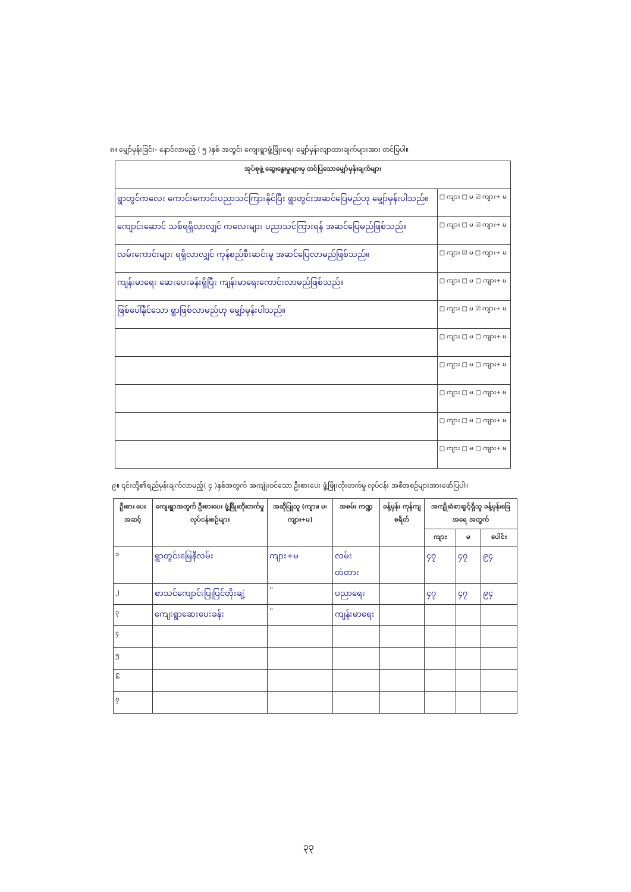၈။ မျှော်မှန်းခြင်း- နောင်လာမည့် ( ၅ )နှစ် အတွင်း ကျေးရွာဖွံ့ဖြိုးရေး မျှော်မှန်းလျာထားချက်များအား တင်ပြပါ။
| အုပ်စုဖွဲ့ ဆွေးနွေးမှုများမှ တင်ပြသောမျှော်မှန်းချက်များ | |
| --- | --- |
| ရွာတွင်ကလေး ကောင်းကောင်းပညာသင်ကြားနိုင်ပြီး ရွာတွင်းအဆင်ပြေမည်ဟု မျှော်မှန်းပါသည်။ | □ ကျား □ မ ☑ ကျား+ မ |
| ကျောင်းဆောင် သစ်ရရှိလာလျှင် ကလေးများ ပညာသင်ကြားရန် အဆင်ပြေမည်ဖြစ်သည်။ | □ ကျား □ မ ☑ ကျား+ မ |
| လမ်းကောင်းများ ရရှိလာလျှင် ကုန်စည်စီးဆင်းမှု အဆင်ပြေလာမည်ဖြစ်သည်။ | □ ကျား ☑ မ □ ကျား+ မ |
| ကျန်းမာရေး ဆေးပေးခန်းရှိပြီး ကျန်းမာရေးကောင်းလာမည်ဖြစ်သည်။ | □ ကျား □ မ □ ကျား+ မ |
| ဖြစ်ပေါ်နိုင်သော ရွာဖြစ်လာမည်ဟု မျှော်မှန်းပါသည်။ | □ ကျား □ မ ☑ ကျား+ မ |
| | □ ကျား □ မ □ ကျား+ မ |
| | □ ကျား □ မ □ ကျား+ မ |
| | □ ကျား □ မ □ ကျား+ မ |
| | □ ကျား □ မ □ ကျား+ မ |
| | □ ကျား □ မ □ ကျား+ မ |
၉။ ၎င်းတို့၏ရည်မှန်းချက်လာမည့်( ၄ )နှစ်အတွက် အကျုံးဝင်သော ဦးစားပေး ဖွံ့ဖြိုးတိုးတက်မှု လုပ်ငန်း အစီအစဉ်များအားဖော်ပြပါ။
| ဦးစား ပေး အဆင့် | ကျေးရွာအတွက် ဦးစားပေး ဖွံ့ဖြိုးတိုးတက်မှု လုပ်ငန်းစဉ်များ | အဆိုပြုသူ (ကျား၊ မ၊ ကျား+မ) | အစမ်း ကဏ္ဍ | ခန့်မှန်း ကုန်ကျ စရိတ် | အကျိုးခံစားခွင့်ရှိသူ ခန့်မှန်းခြေအရေ အတွက် | | |
| --- | --- | --- | --- | --- | --- | --- | --- |
| | | | | | ကျား | မ | ပေါင်း |
| ၁ | ရွာတွင်းမြေနီလမ်း | ကျား+မ | လမ်း တံတား | | ၄၇ | ၄၇ | ၉၄ |
| ၂ | စာသင်ကျောင်းပြုပြင်တိုးချဲ့ | " | ပညာရေး | | ၄၇ | ၄၇ | ၉၄ |
| ၃ | ကျေးရွာဆေးပေးခန်း | " | ကျန်းမာရေး | | | | |
| ၄ | | | | | | | |
| ၅ | | | | | | | |
| ၆ | | | | | | | |
| ၇ | | | | | | | |
၃၃